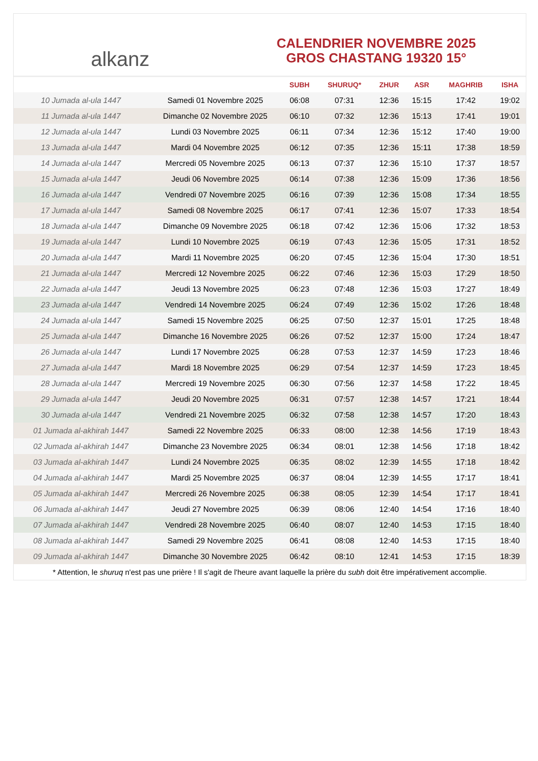alkanz
CALENDRIER NOVEMBRE 2025
GROS CHASTANG 19320 15°
| | | SUBH | SHURUQ* | ZHUR | ASR | MAGHRIB | ISHA |
| --- | --- | --- | --- | --- | --- | --- | --- |
| 10 Jumada al-ula 1447 | Samedi 01 Novembre 2025 | 06:08 | 07:31 | 12:36 | 15:15 | 17:42 | 19:02 |
| 11 Jumada al-ula 1447 | Dimanche 02 Novembre 2025 | 06:10 | 07:32 | 12:36 | 15:13 | 17:41 | 19:01 |
| 12 Jumada al-ula 1447 | Lundi 03 Novembre 2025 | 06:11 | 07:34 | 12:36 | 15:12 | 17:40 | 19:00 |
| 13 Jumada al-ula 1447 | Mardi 04 Novembre 2025 | 06:12 | 07:35 | 12:36 | 15:11 | 17:38 | 18:59 |
| 14 Jumada al-ula 1447 | Mercredi 05 Novembre 2025 | 06:13 | 07:37 | 12:36 | 15:10 | 17:37 | 18:57 |
| 15 Jumada al-ula 1447 | Jeudi 06 Novembre 2025 | 06:14 | 07:38 | 12:36 | 15:09 | 17:36 | 18:56 |
| 16 Jumada al-ula 1447 | Vendredi 07 Novembre 2025 | 06:16 | 07:39 | 12:36 | 15:08 | 17:34 | 18:55 |
| 17 Jumada al-ula 1447 | Samedi 08 Novembre 2025 | 06:17 | 07:41 | 12:36 | 15:07 | 17:33 | 18:54 |
| 18 Jumada al-ula 1447 | Dimanche 09 Novembre 2025 | 06:18 | 07:42 | 12:36 | 15:06 | 17:32 | 18:53 |
| 19 Jumada al-ula 1447 | Lundi 10 Novembre 2025 | 06:19 | 07:43 | 12:36 | 15:05 | 17:31 | 18:52 |
| 20 Jumada al-ula 1447 | Mardi 11 Novembre 2025 | 06:20 | 07:45 | 12:36 | 15:04 | 17:30 | 18:51 |
| 21 Jumada al-ula 1447 | Mercredi 12 Novembre 2025 | 06:22 | 07:46 | 12:36 | 15:03 | 17:29 | 18:50 |
| 22 Jumada al-ula 1447 | Jeudi 13 Novembre 2025 | 06:23 | 07:48 | 12:36 | 15:03 | 17:27 | 18:49 |
| 23 Jumada al-ula 1447 | Vendredi 14 Novembre 2025 | 06:24 | 07:49 | 12:36 | 15:02 | 17:26 | 18:48 |
| 24 Jumada al-ula 1447 | Samedi 15 Novembre 2025 | 06:25 | 07:50 | 12:37 | 15:01 | 17:25 | 18:48 |
| 25 Jumada al-ula 1447 | Dimanche 16 Novembre 2025 | 06:26 | 07:52 | 12:37 | 15:00 | 17:24 | 18:47 |
| 26 Jumada al-ula 1447 | Lundi 17 Novembre 2025 | 06:28 | 07:53 | 12:37 | 14:59 | 17:23 | 18:46 |
| 27 Jumada al-ula 1447 | Mardi 18 Novembre 2025 | 06:29 | 07:54 | 12:37 | 14:59 | 17:23 | 18:45 |
| 28 Jumada al-ula 1447 | Mercredi 19 Novembre 2025 | 06:30 | 07:56 | 12:37 | 14:58 | 17:22 | 18:45 |
| 29 Jumada al-ula 1447 | Jeudi 20 Novembre 2025 | 06:31 | 07:57 | 12:38 | 14:57 | 17:21 | 18:44 |
| 30 Jumada al-ula 1447 | Vendredi 21 Novembre 2025 | 06:32 | 07:58 | 12:38 | 14:57 | 17:20 | 18:43 |
| 01 Jumada al-akhirah 1447 | Samedi 22 Novembre 2025 | 06:33 | 08:00 | 12:38 | 14:56 | 17:19 | 18:43 |
| 02 Jumada al-akhirah 1447 | Dimanche 23 Novembre 2025 | 06:34 | 08:01 | 12:38 | 14:56 | 17:18 | 18:42 |
| 03 Jumada al-akhirah 1447 | Lundi 24 Novembre 2025 | 06:35 | 08:02 | 12:39 | 14:55 | 17:18 | 18:42 |
| 04 Jumada al-akhirah 1447 | Mardi 25 Novembre 2025 | 06:37 | 08:04 | 12:39 | 14:55 | 17:17 | 18:41 |
| 05 Jumada al-akhirah 1447 | Mercredi 26 Novembre 2025 | 06:38 | 08:05 | 12:39 | 14:54 | 17:17 | 18:41 |
| 06 Jumada al-akhirah 1447 | Jeudi 27 Novembre 2025 | 06:39 | 08:06 | 12:40 | 14:54 | 17:16 | 18:40 |
| 07 Jumada al-akhirah 1447 | Vendredi 28 Novembre 2025 | 06:40 | 08:07 | 12:40 | 14:53 | 17:15 | 18:40 |
| 08 Jumada al-akhirah 1447 | Samedi 29 Novembre 2025 | 06:41 | 08:08 | 12:40 | 14:53 | 17:15 | 18:40 |
| 09 Jumada al-akhirah 1447 | Dimanche 30 Novembre 2025 | 06:42 | 08:10 | 12:41 | 14:53 | 17:15 | 18:39 |
* Attention, le shuruq n'est pas une prière ! Il s'agit de l'heure avant laquelle la prière du subh doit être impérativement accomplie.